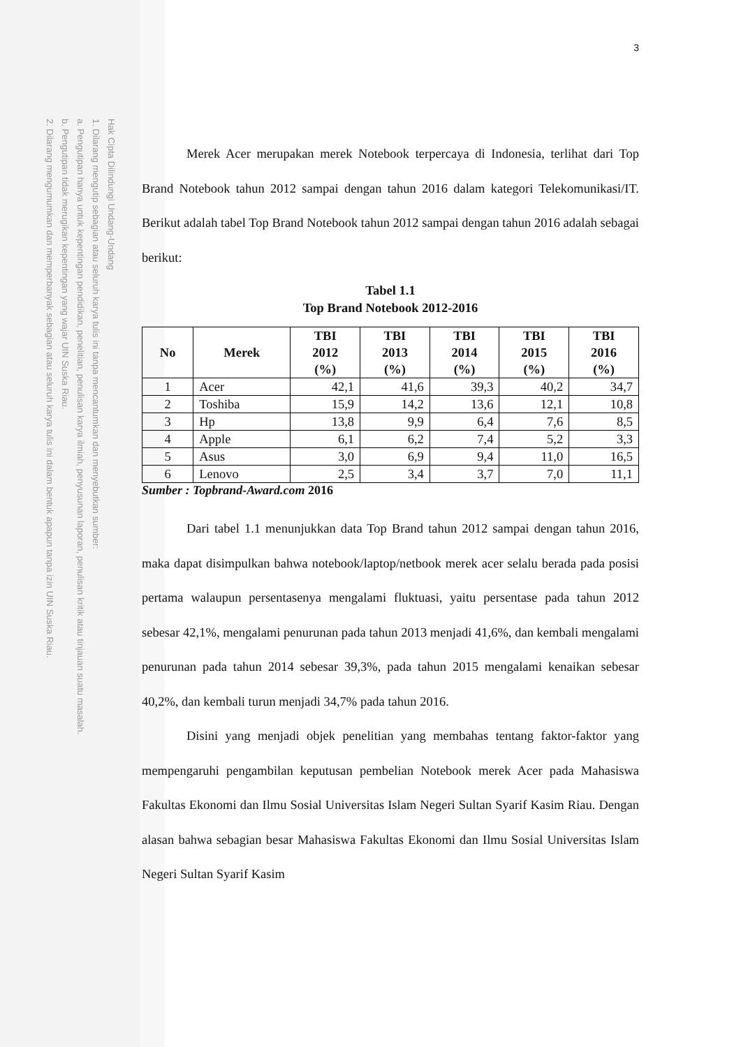Hak Cipta Dilindungi Undang-Undang
1. Dilarang mengutip sebagian atau seluruh karya tulis ini tanpa mencantumkan dan menyebutkan sumber:
a. Pengutipan hanya untuk kepentingan pendidikan, penelitian, penulisan karya ilmiah, penyusunan laporan, penulisan kritik atau tinjauan suatu masalah.
b. Pengutipan tidak merugikan kepentingan yang wajar UIN Suska Riau.
2. Dilarang mengumumkan dan memperbanyak sebagian atau seluruh karya tulis ini dalam bentuk apapun tanpa izin UIN Suska Riau.
3
Merek Acer merupakan merek Notebook terpercaya di Indonesia, terlihat dari Top Brand Notebook tahun 2012 sampai dengan tahun 2016 dalam kategori Telekomunikasi/IT. Berikut adalah tabel Top Brand Notebook tahun 2012 sampai dengan tahun 2016 adalah sebagai berikut:
Tabel 1.1
Top Brand Notebook 2012-2016
| No | Merek | TBI 2012 (%) | TBI 2013 (%) | TBI 2014 (%) | TBI 2015 (%) | TBI 2016 (%) |
| --- | --- | --- | --- | --- | --- | --- |
| 1 | Acer | 42,1 | 41,6 | 39,3 | 40,2 | 34,7 |
| 2 | Toshiba | 15,9 | 14,2 | 13,6 | 12,1 | 10,8 |
| 3 | Hp | 13,8 | 9,9 | 6,4 | 7,6 | 8,5 |
| 4 | Apple | 6,1 | 6,2 | 7,4 | 5,2 | 3,3 |
| 5 | Asus | 3,0 | 6,9 | 9,4 | 11,0 | 16,5 |
| 6 | Lenovo | 2,5 | 3,4 | 3,7 | 7,0 | 11,1 |
Sumber : Topbrand-Award.com 2016
Dari tabel 1.1 menunjukkan data Top Brand tahun 2012 sampai dengan tahun 2016, maka dapat disimpulkan bahwa notebook/laptop/netbook merek acer selalu berada pada posisi pertama walaupun persentasenya mengalami fluktuasi, yaitu persentase pada tahun 2012 sebesar 42,1%, mengalami penurunan pada tahun 2013 menjadi 41,6%, dan kembali mengalami penurunan pada tahun 2014 sebesar 39,3%, pada tahun 2015 mengalami kenaikan sebesar 40,2%, dan kembali turun menjadi 34,7% pada tahun 2016.
Disini yang menjadi objek penelitian yang membahas tentang faktor-faktor yang mempengaruhi pengambilan keputusan pembelian Notebook merek Acer pada Mahasiswa Fakultas Ekonomi dan Ilmu Sosial Universitas Islam Negeri Sultan Syarif Kasim Riau. Dengan alasan bahwa sebagian besar Mahasiswa Fakultas Ekonomi dan Ilmu Sosial Universitas Islam Negeri Sultan Syarif Kasim